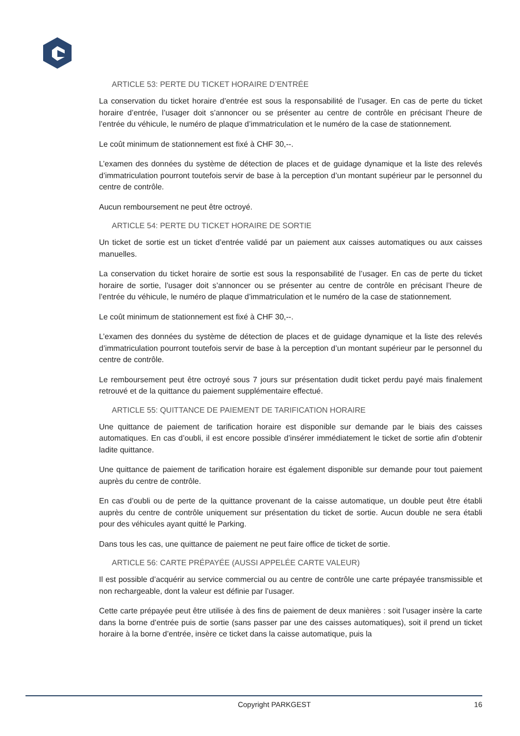ARTICLE 53: PERTE DU TICKET HORAIRE D’ENTRÉE
La conservation du ticket horaire d’entrée est sous la responsabilité de l’usager. En cas de perte du ticket horaire d’entrée, l’usager doit s’annoncer ou se présenter au centre de contrôle en précisant l’heure de l’entrée du véhicule, le numéro de plaque d’immatriculation et le numéro de la case de stationnement.
Le coût minimum de stationnement est fixé à CHF 30,--.
L’examen des données du système de détection de places et de guidage dynamique et la liste des relevés d’immatriculation pourront toutefois servir de base à la perception d’un montant supérieur par le personnel du centre de contrôle.
Aucun remboursement ne peut être octroyé.
ARTICLE 54: PERTE DU TICKET HORAIRE DE SORTIE
Un ticket de sortie est un ticket d’entrée validé par un paiement aux caisses automatiques ou aux caisses manuelles.
La conservation du ticket horaire de sortie est sous la responsabilité de l’usager. En cas de perte du ticket horaire de sortie, l’usager doit s’annoncer ou se présenter au centre de contrôle en précisant l’heure de l’entrée du véhicule, le numéro de plaque d’immatriculation et le numéro de la case de stationnement.
Le coût minimum de stationnement est fixé à CHF 30,--.
L’examen des données du système de détection de places et de guidage dynamique et la liste des relevés d’immatriculation pourront toutefois servir de base à la perception d’un montant supérieur par le personnel du centre de contrôle.
Le remboursement peut être octroyé sous 7 jours sur présentation dudit ticket perdu payé mais finalement retrouvé et de la quittance du paiement supplémentaire effectué.
ARTICLE 55: QUITTANCE DE PAIEMENT DE TARIFICATION HORAIRE
Une quittance de paiement de tarification horaire est disponible sur demande par le biais des caisses automatiques. En cas d’oubli, il est encore possible d’insérer immédiatement le ticket de sortie afin d’obtenir ladite quittance.
Une quittance de paiement de tarification horaire est également disponible sur demande pour tout paiement auprès du centre de contrôle.
En cas d’oubli ou de perte de la quittance provenant de la caisse automatique, un double peut être établi auprès du centre de contrôle uniquement sur présentation du ticket de sortie. Aucun double ne sera établi pour des véhicules ayant quitté le Parking.
Dans tous les cas, une quittance de paiement ne peut faire office de ticket de sortie.
ARTICLE 56: CARTE PRÉPAYÉE (AUSSI APPELÉE CARTE VALEUR)
Il est possible d’acquérir au service commercial ou au centre de contrôle une carte prépayée transmissible et non rechargeable, dont la valeur est définie par l’usager.
Cette carte prépayée peut être utilisée à des fins de paiement de deux manières : soit l’usager insère la carte dans la borne d’entrée puis de sortie (sans passer par une des caisses automatiques), soit il prend un ticket horaire à la borne d’entrée, insère ce ticket dans la caisse automatique, puis la
Copyright PARKGEST 16